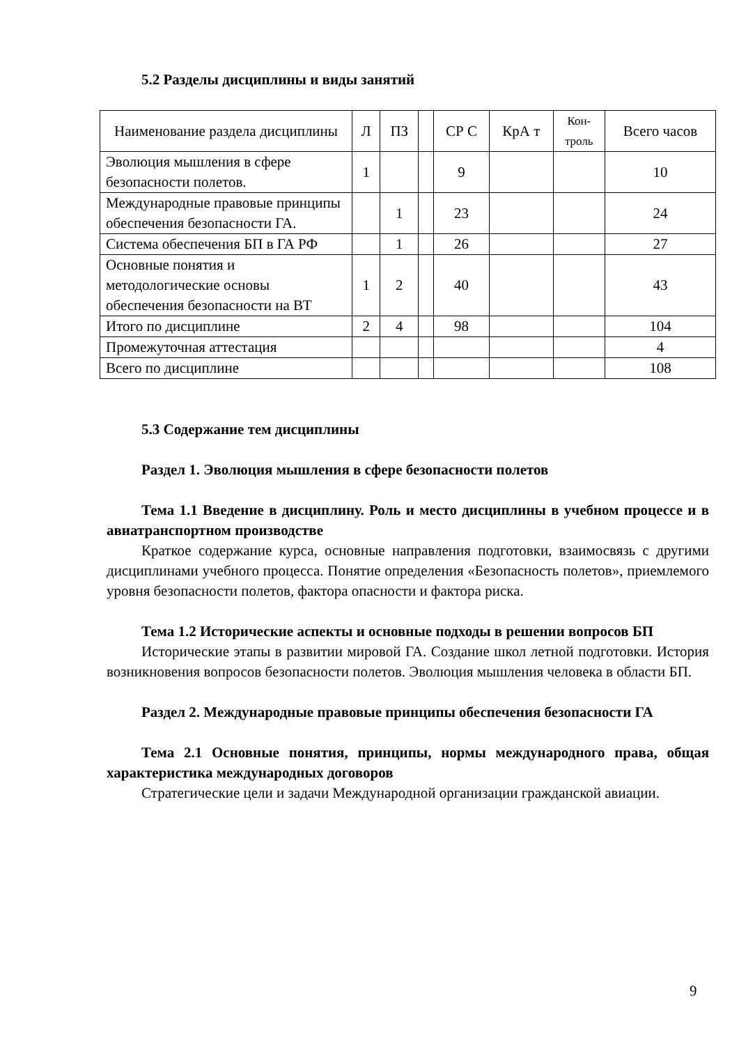5.2 Разделы дисциплины и виды занятий
| Наименование раздела дисциплины | Л | ПЗ | | СР С | КрА т | Кон- троль | Всего часов |
| --- | --- | --- | --- | --- | --- | --- | --- |
| Эволюция мышления в сфере безопасности полетов. | 1 | | | 9 | | | 10 |
| Международные правовые принципы обеспечения безопасности ГА. | | 1 | | 23 | | | 24 |
| Система обеспечения БП в ГА РФ | | 1 | | 26 | | | 27 |
| Основные понятия и методологические основы обеспечения безопасности на ВТ | 1 | 2 | | 40 | | | 43 |
| Итого по дисциплине | 2 | 4 | | 98 | | | 104 |
| Промежуточная аттестация | | | | | | | 4 |
| Всего по дисциплине | | | | | | | 108 |
5.3 Содержание тем дисциплины
Раздел 1. Эволюция мышления в сфере безопасности полетов
Тема 1.1 Введение в дисциплину. Роль и место дисциплины в учебном процессе и в авиатранспортном производстве
Краткое содержание курса, основные направления подготовки, взаимосвязь с другими дисциплинами учебного процесса. Понятие определения «Безопасность полетов», приемлемого уровня безопасности полетов, фактора опасности и фактора риска.
Тема 1.2 Исторические аспекты и основные подходы в решении вопросов БП
Исторические этапы в развитии мировой ГА. Создание школ летной подготовки. История возникновения вопросов безопасности полетов. Эволюция мышления человека в области БП.
Раздел 2. Международные правовые принципы обеспечения безопасности ГА
Тема 2.1 Основные понятия, принципы, нормы международного права, общая характеристика международных договоров
Стратегические цели и задачи Международной организации гражданской авиации.
9